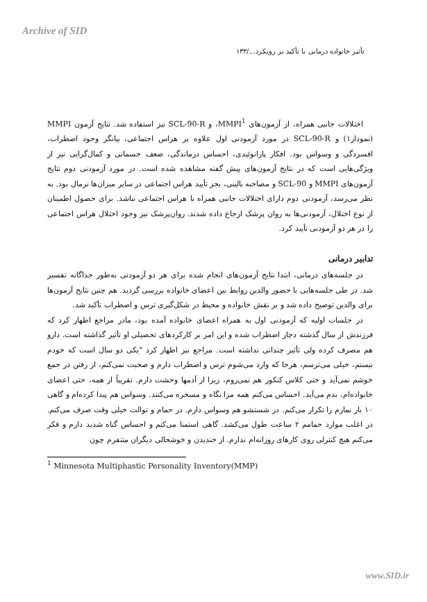Archive of SID
تأثیر خانواده درمانی با تأکید بر رویکرد.../۱۳۳
اختلالات جانبی همراه، از آزمون‌های MMPI<sup>1</sup>، و SCL-90-R نیز استفاده شد. نتایج آزمون MMPI (نمودار۱) و SCL-90-R در مورد آزمودنی اول علاوه بر هراس اجتماعی، بیانگر وجود اضطراب، افسردگی و وسواس بود. افکار پارانوئیدی، احساس درماندگی، ضعف جسمانی و کمال‌گرایی نیز از ویژگی‌هایی است که در نتایج آزمون‌های پیش گفته مشاهده شده است. در مورد آزمودنی دوم نتایج آزمون‌های MMPI و SCL-90 و مصاحبه بالینی، بجز تأیید هراس اجتماعی در سایر میزان‌ها نرمال بود. به نظر می‌رسد، آزمودنی دوم دارای اختلالات جانبی همراه با هراس اجتماعی نباشد. برای حصول اطمینان از نوع اختلال، آزمودنی‌ها به روان پزشک ارجاع داده شدند. روان‌پزشک نیز وجود اختلال هراس اجتماعی را در هر دو آزمودنی تأیید کرد.
تدابیر درمانی
در جلسه‌های درمانی، ابتدا نتایج آزمون‌های انجام شده برای هر دو آزمودنی به‌طور جداگانه تفسیر شد. در طی جلسه‌هایی با حضور والدین روابط بین اعضای خانواده بررسی گردید. هم چنین نتایج آزمون‌ها برای والدین توضیح داده شد و بر نقش خانواده و محیط در شکل‌گیری ترس و اضطراب تأکید شد.
در جلسات اولیه که آزمودنی اول به همراه اعضای خانواده آمده بود، مادر مراجع اظهار کرد که فرزندش از سال گذشته دچار اضطراب شده و این امر بر کارکردهای تحصیلی او تأثیر گذاشته است. دارو هم مصرف کرده ولی تأثیر چندانی نداشته است. مراجع نیز اظهار کرد "یکی دو سال است که خودم نیستم، خیلی می‌ترسم، هرجا که وارد می‌شوم ترس و اضطراب دارم و صحبت نمی‌کنم، از رفتن در جمع خوشم نمی‌آید و حتی کلاس کنکور هم نمی‌روم، زیرا از آدمها وحشت دارم. تقریباً از همه، حتی اعضای خانواده‌ام، بدم می‌آید. احساس می‌کنم همه مرا نگاه و مسخره می‌کنند. وسواس هم پیدا کرده‌ام و گاهی ۱۰ بار نمازم را تکرار می‌کنم. در شستشو هم وسواس دارم. در حمام و توالت خیلی وقت صرف می‌کنم. در اغلب موارد حمامم ۲ ساعت طول می‌کشد. گاهی استمنا می‌کنم و احساس گناه شدید دارم و فکر می‌کنم هیچ کنترلی روی کارهای روزانه‌ام ندارم. از خندیدن و خوشحالی دیگران متنفرم چون
<sup>1</sup> Minnesota Multiphastic Personality Inventory(MMP)
www.SID.ir